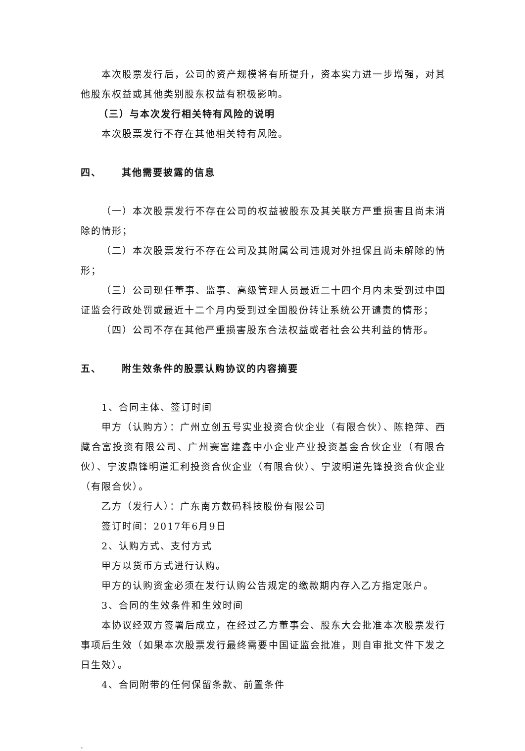本次股票发行后，公司的资产规模将有所提升，资本实力进一步增强，对其他股东权益或其他类别股东权益有积极影响。
（三）与本次发行相关特有风险的说明
本次股票发行不存在其他相关特有风险。
四、 其他需要披露的信息
（一）本次股票发行不存在公司的权益被股东及其关联方严重损害且尚未消除的情形；
（二）本次股票发行不存在公司及其附属公司违规对外担保且尚未解除的情形；
（三）公司现任董事、监事、高级管理人员最近二十四个月内未受到过中国证监会行政处罚或最近十二个月内受到过全国股份转让系统公开谴责的情形；
（四）公司不存在其他严重损害股东合法权益或者社会公共利益的情形。
五、 附生效条件的股票认购协议的内容摘要
1、合同主体、签订时间
甲方（认购方）：广州立创五号实业投资合伙企业（有限合伙）、陈艳萍、西藏合富投资有限公司、广州赛富建鑫中小企业产业投资基金合伙企业（有限合伙）、宁波鼎锋明道汇利投资合伙企业（有限合伙）、宁波明道先锋投资合伙企业（有限合伙）。
乙方（发行人）：广东南方数码科技股份有限公司
签订时间：2017年6月9日
2、认购方式、支付方式
甲方以货币方式进行认购。
甲方的认购资金必须在发行认购公告规定的缴款期内存入乙方指定账户。
3、合同的生效条件和生效时间
本协议经双方签署后成立，在经过乙方董事会、股东大会批准本次股票发行事项后生效（如果本次股票发行最终需要中国证监会批准，则自审批文件下发之日生效）。
4、合同附带的任何保留条款、前置条件
-